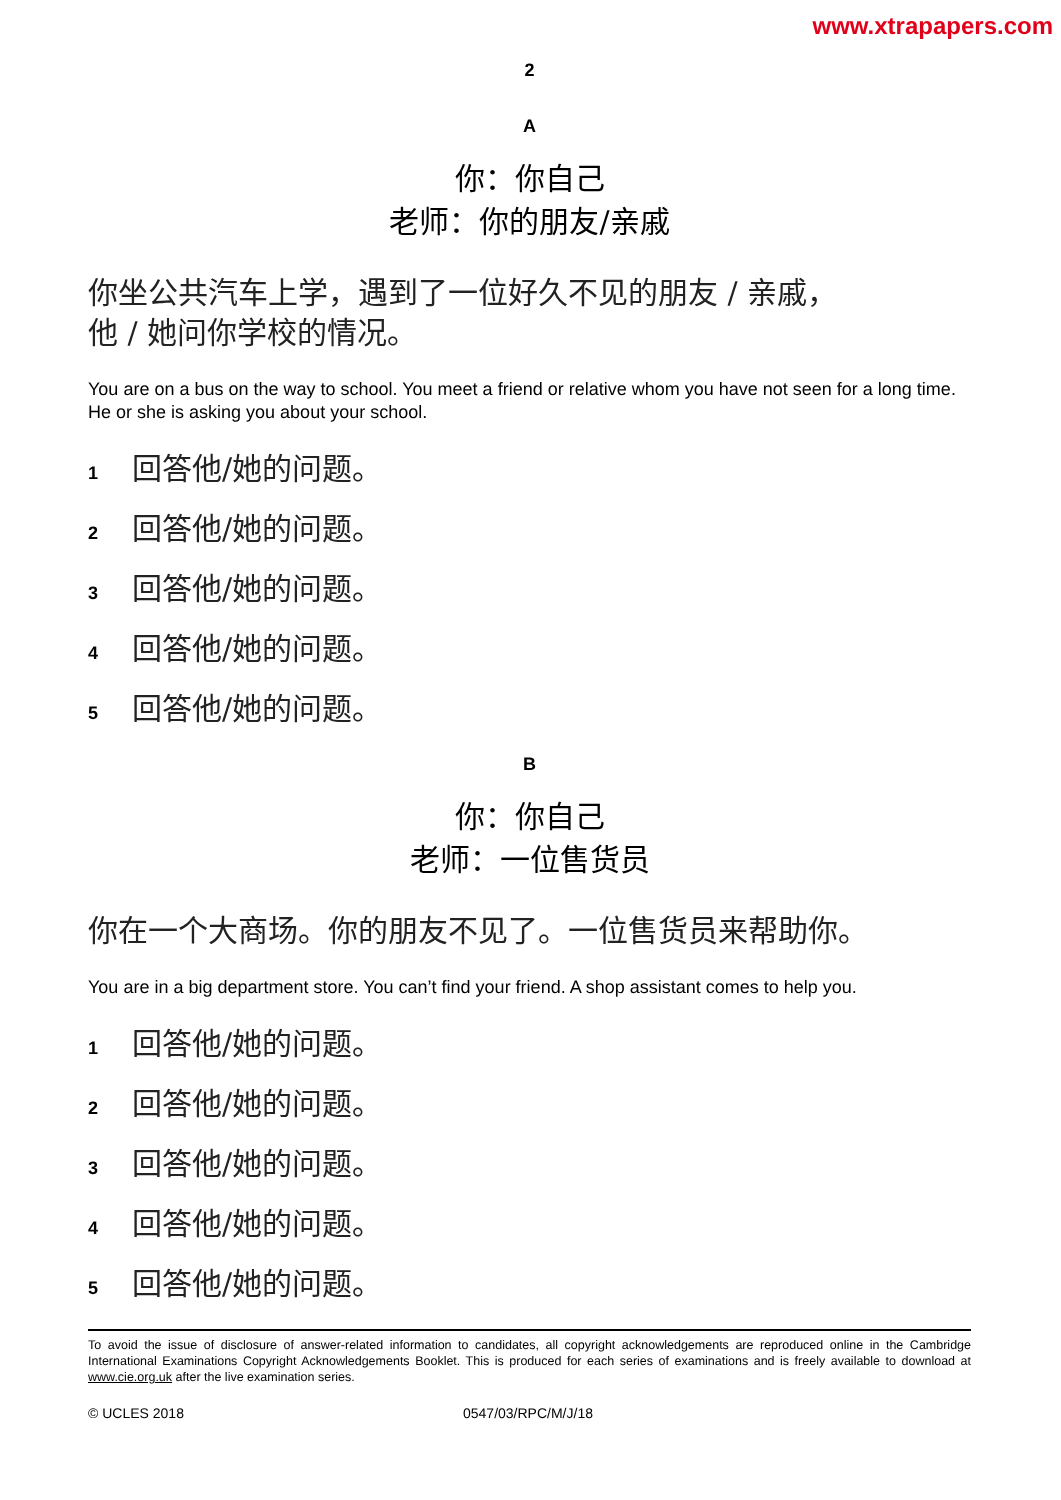www.xtrapapers.com
2
A
你：你自己
老师：你的朋友/亲戚
你坐公共汽车上学，遇到了一位好久不见的朋友 / 亲戚，
他 / 她问你学校的情况。
You are on a bus on the way to school. You meet a friend or relative whom you have not seen for a long time. He or she is asking you about your school.
1 回答他/她的问题。
2 回答他/她的问题。
3 回答他/她的问题。
4 回答他/她的问题。
5 回答他/她的问题。
B
你：你自己
老师：一位售货员
你在一个大商场。你的朋友不见了。一位售货员来帮助你。
You are in a big department store. You can’t find your friend. A shop assistant comes to help you.
1 回答他/她的问题。
2 回答他/她的问题。
3 回答他/她的问题。
4 回答他/她的问题。
5 回答他/她的问题。
To avoid the issue of disclosure of answer-related information to candidates, all copyright acknowledgements are reproduced online in the Cambridge International Examinations Copyright Acknowledgements Booklet. This is produced for each series of examinations and is freely available to download at www.cie.org.uk after the live examination series.
© UCLES 2018 0547/03/RPC/M/J/18